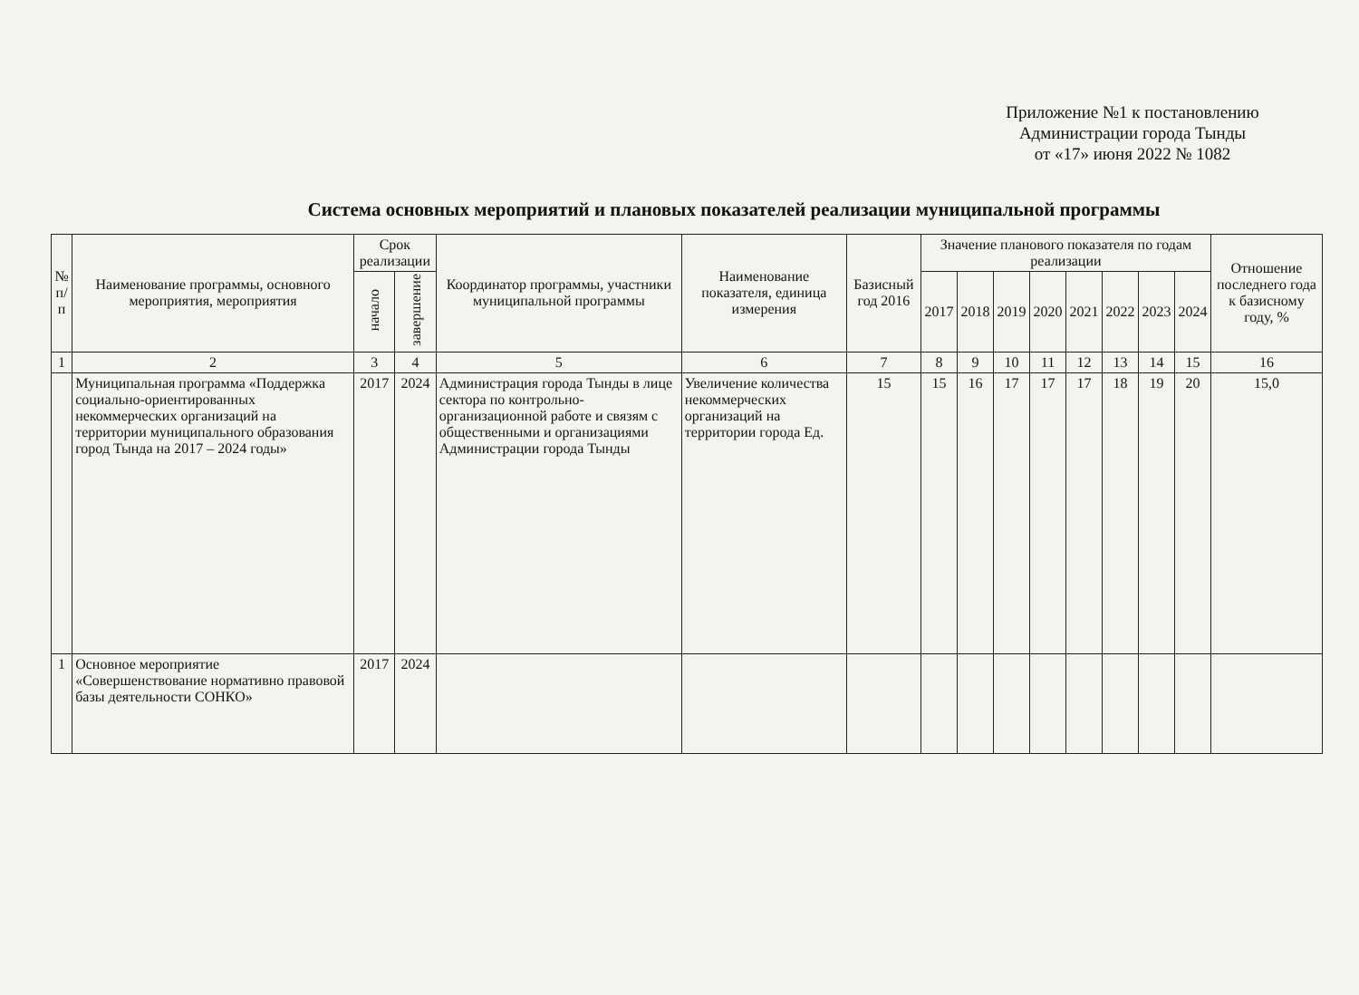Приложение №1 к постановлению
Администрации города Тынды
от «17» июня 2022 № 1082
Система основных мероприятий и плановых показателей реализации муниципальной программы
| № п/п | Наименование программы, основного мероприятия, мероприятия | Срок реализации | | Координатор программы, участники муниципальной программы | Наименование показателя, единица измерения | Базисный год 2016 | Значение планового показателя по годам реализации | | | | | | | | Отношение последнего года к базисному году, % |
| --- | --- | --- | --- | --- | --- | --- | --- | --- | --- | --- | --- | --- | --- | --- | --- |
| | | начало | завершение | | | | 2017 | 2018 | 2019 | 2020 | 2021 | 2022 | 2023 | 2024 | |
| 1 | 2 | 3 | 4 | 5 | 6 | 7 | 8 | 9 | 10 | 11 | 12 | 13 | 14 | 15 | 16 |
| | Муниципальная программа «Поддержка социально-ориентированных некоммерческих организаций на территории муниципального образования город Тында на 2017 – 2024 годы» | 2017 | 2024 | Администрация города Тынды в лице сектора по контрольно-организационной работе и связям с общественными и организациями Администрации города Тынды | Увеличение количества некоммерческих организаций на территории города Ед. | 15 | 15 | 16 | 17 | 17 | 17 | 18 | 19 | 20 | 15,0 |
| 1 | Основное мероприятие «Совершенствование нормативно правовой базы деятельности СОНКО» | 2017 | 2024 | | | | | | | | | | | | |